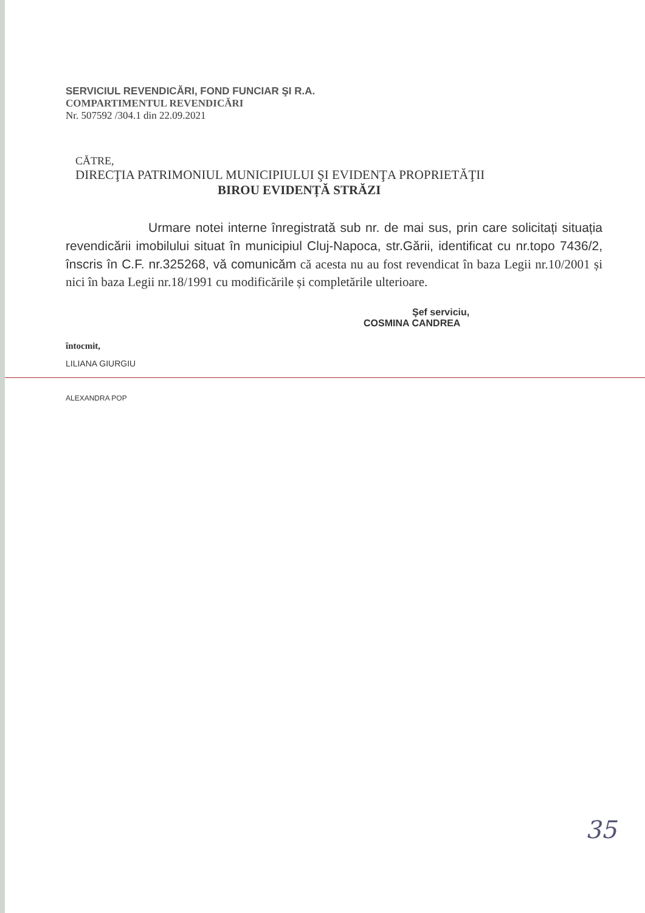SERVICIUL REVENDICĂRI, FOND FUNCIAR ŞI R.A.
COMPARTIMENTUL REVENDICĂRI
Nr. 507592 /304.1 din 22.09.2021
CĂTRE,
DIRECŢIA PATRIMONIUL MUNICIPIULUI ŞI EVIDENŢA PROPRIETĂŢII
BIROU EVIDENȚĂ STRĂZI
Urmare notei interne înregistrată sub nr. de mai sus, prin care solicitați situația revendicării imobilului situat în municipiul Cluj-Napoca, str.Gării, identificat cu nr.topo 7436/2, înscris în C.F. nr.325268, vă comunicăm că acesta nu au fost revendicat în baza Legii nr.10/2001 și nici în baza Legii nr.18/1991 cu modificările și completările ulterioare.
Şef serviciu,
COSMINA CANDREA
întocmit,
LILIANA GIURGIU
ALEXANDRA POP
35